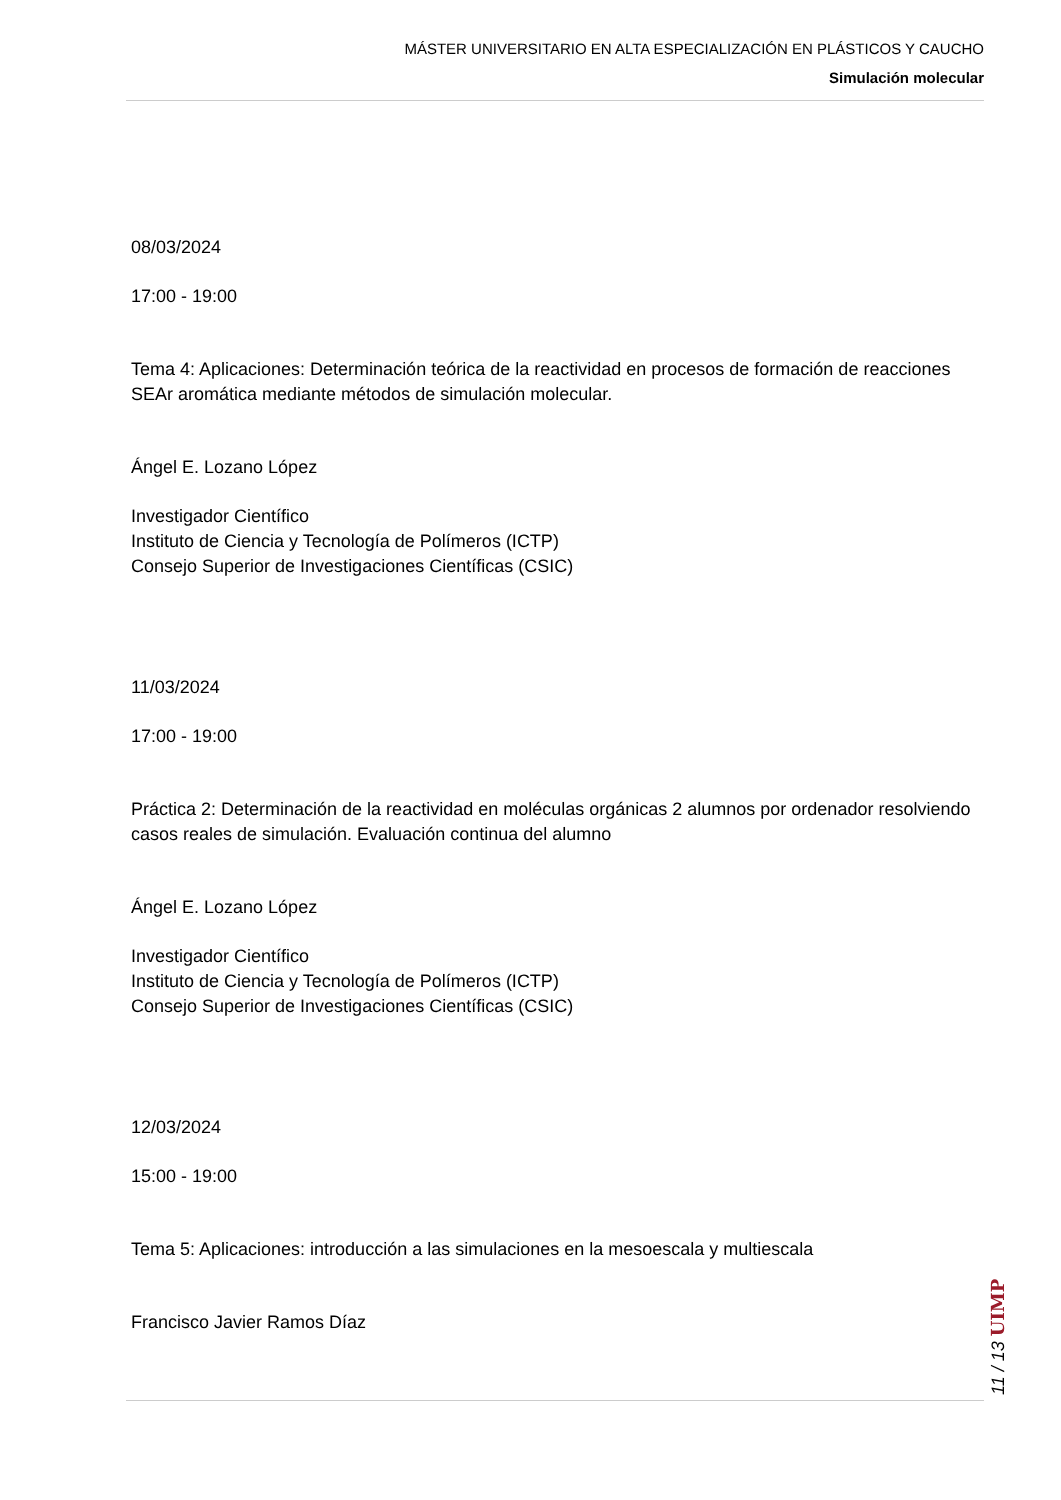MÁSTER UNIVERSITARIO EN ALTA ESPECIALIZACIÓN EN PLÁSTICOS Y CAUCHO
Simulación molecular
08/03/2024
17:00 - 19:00
Tema 4: Aplicaciones: Determinación teórica de la reactividad en procesos de formación de reacciones SEAr aromática mediante métodos de simulación molecular.
Ángel E. Lozano López
Investigador Científico
Instituto de Ciencia y Tecnología de Polímeros (ICTP)
Consejo Superior de Investigaciones Científicas (CSIC)
11/03/2024
17:00 - 19:00
Práctica 2: Determinación de la reactividad en moléculas orgánicas 2 alumnos por ordenador resolviendo casos reales de simulación. Evaluación continua del alumno
Ángel E. Lozano López
Investigador Científico
Instituto de Ciencia y Tecnología de Polímeros (ICTP)
Consejo Superior de Investigaciones Científicas (CSIC)
12/03/2024
15:00 - 19:00
Tema 5: Aplicaciones: introducción a las simulaciones en la mesoescala y multiescala
Francisco Javier Ramos Díaz
11 / 13 UIMP